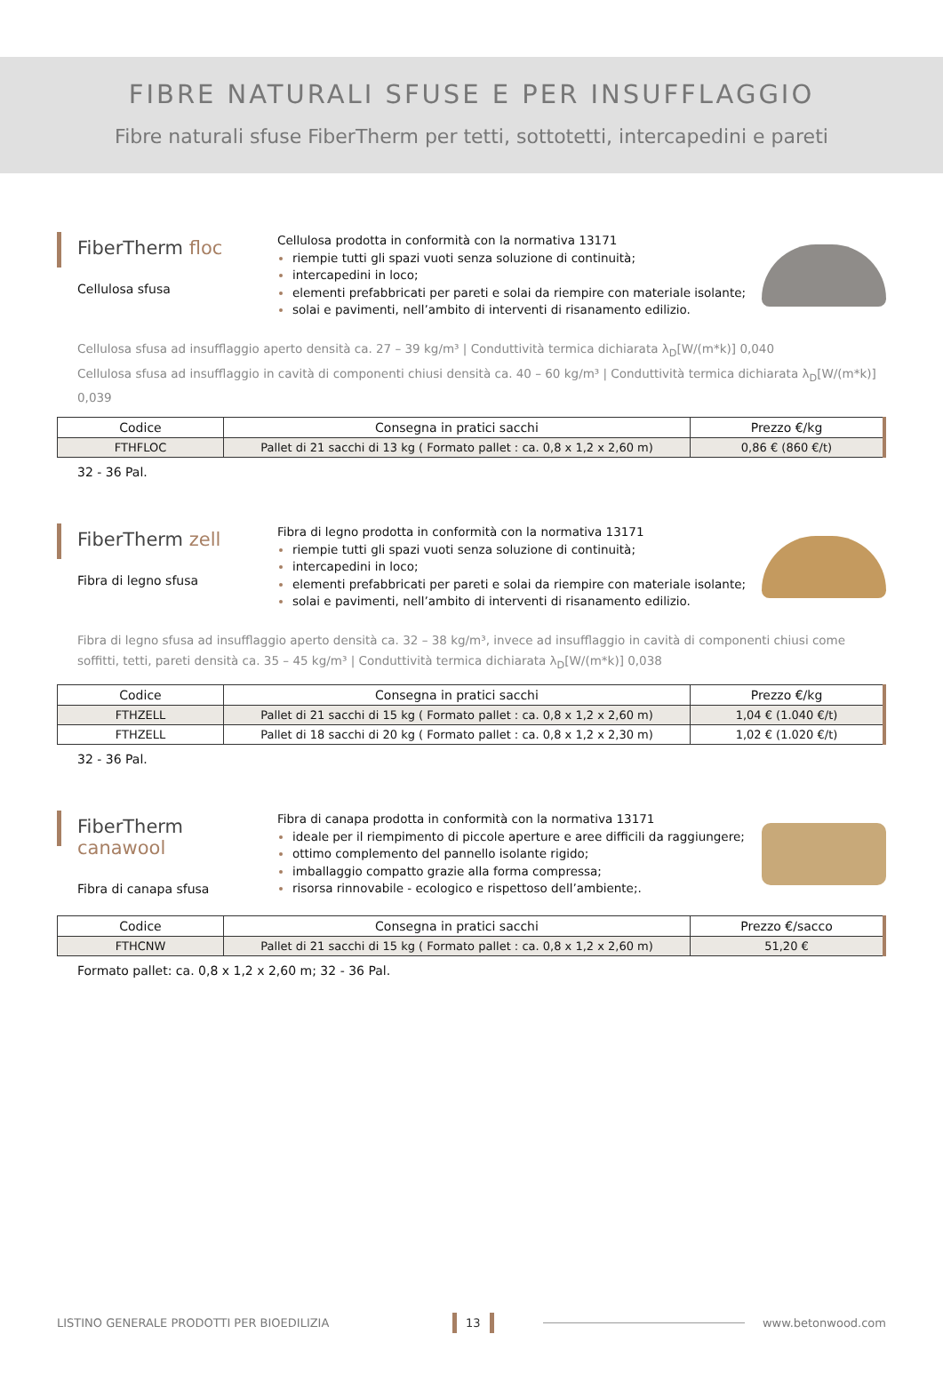FIBRE NATURALI SFUSE E PER INSUFFLAGGIO
Fibre naturali sfuse FiberTherm per tetti, sottotetti, intercapedini e pareti
FiberTherm floc
Cellulosa sfusa
Cellulosa prodotta in conformità con la normativa 13171
riempie tutti gli spazi vuoti senza soluzione di continuità;
intercapedini in loco;
elementi prefabbricati per pareti e solai da riempire con materiale isolante;
solai e pavimenti, nell’ambito di interventi di risanamento edilizio.
Cellulosa sfusa ad insufflaggio aperto densità ca. 27 – 39 kg/m³ | Conduttività termica dichiarata λ<sub>D</sub>[W/(m*k)] 0,040
Cellulosa sfusa ad insufflaggio in cavità di componenti chiusi densità ca. 40 – 60 kg/m³ | Conduttività termica dichiarata λ<sub>D</sub>[W/(m*k)] 0,039
| Codice | Consegna in pratici sacchi | Prezzo €/kg |
| --- | --- | --- |
| FTHFLOC | Pallet di 21 sacchi di 13 kg ( Formato pallet : ca. 0,8 x 1,2 x 2,60 m) | 0,86 € (860 €/t) |
32 - 36 Pal.
FiberTherm zell
Fibra di legno sfusa
Fibra di legno prodotta in conformità con la normativa 13171
riempie tutti gli spazi vuoti senza soluzione di continuità;
intercapedini in loco;
elementi prefabbricati per pareti e solai da riempire con materiale isolante;
solai e pavimenti, nell’ambito di interventi di risanamento edilizio.
Fibra di legno sfusa ad insufflaggio aperto densità ca. 32 – 38 kg/m³, invece ad insufflaggio in cavità di componenti chiusi come soffitti, tetti, pareti densità ca. 35 – 45 kg/m³ | Conduttività termica dichiarata λ<sub>D</sub>[W/(m*k)] 0,038
| Codice | Consegna in pratici sacchi | Prezzo €/kg |
| --- | --- | --- |
| FTHZELL | Pallet di 21 sacchi di 15 kg ( Formato pallet : ca. 0,8 x 1,2 x 2,60 m) | 1,04 € (1.040 €/t) |
| FTHZELL | Pallet di 18 sacchi di 20 kg ( Formato pallet : ca. 0,8 x 1,2 x 2,30 m) | 1,02 € (1.020 €/t) |
32 - 36 Pal.
FiberTherm canawool
Fibra di canapa sfusa
Fibra di canapa prodotta in conformità con la normativa 13171
ideale per il riempimento di piccole aperture e aree difficili da raggiungere;
ottimo complemento del pannello isolante rigido;
imballaggio compatto grazie alla forma compressa;
risorsa rinnovabile - ecologico e rispettoso dell’ambiente;.
| Codice | Consegna in pratici sacchi | Prezzo €/sacco |
| --- | --- | --- |
| FTHCNW | Pallet di 21 sacchi di 15 kg ( Formato pallet : ca. 0,8 x 1,2 x 2,60 m) | 51,20 € |
Formato pallet: ca. 0,8 x 1,2 x 2,60 m; 32 - 36 Pal.
LISTINO GENERALE PRODOTTI PER BIOEDILIZIA 13 www.betonwood.com